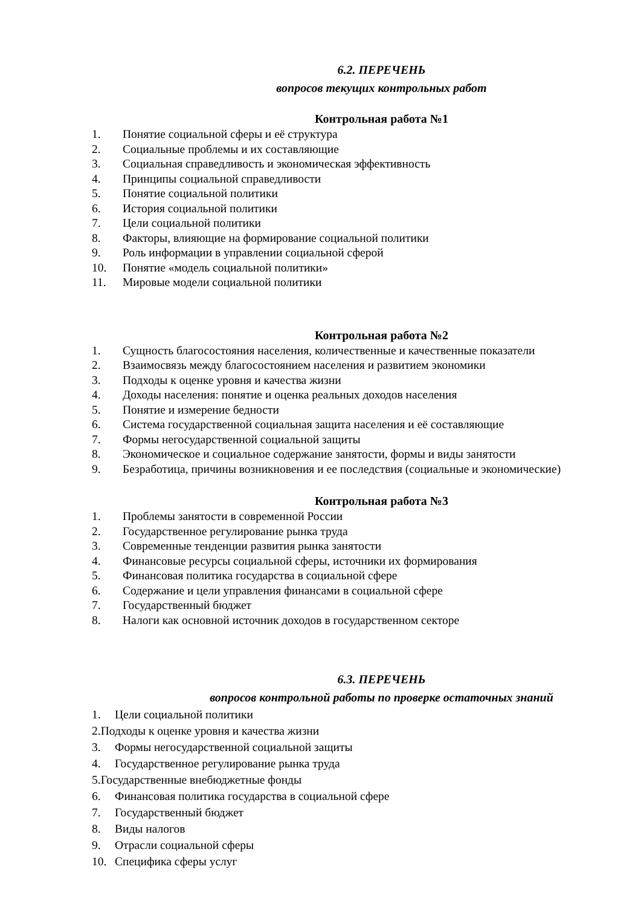6.2. ПЕРЕЧЕНЬ
вопросов текущих контрольных работ
Контрольная работа №1
1. Понятие социальной сферы и её структура
2. Социальные проблемы и их составляющие
3. Социальная справедливость и экономическая эффективность
4. Принципы социальной справедливости
5. Понятие социальной политики
6. История социальной политики
7. Цели социальной политики
8. Факторы, влияющие на формирование социальной политики
9. Роль информации в управлении социальной сферой
10. Понятие «модель социальной политики»
11. Мировые модели социальной политики
Контрольная работа №2
1. Сущность благосостояния населения, количественные и качественные показатели
2. Взаимосвязь между благосостоянием населения и развитием экономики
3. Подходы к оценке уровня и качества жизни
4. Доходы населения: понятие и оценка реальных доходов населения
5. Понятие и измерение бедности
6. Система государственной социальная защита населения и её составляющие
7. Формы негосударственной социальной защиты
8. Экономическое и социальное содержание занятости, формы и виды занятости
9. Безработица, причины возникновения и ее последствия (социальные и экономические)
Контрольная работа №3
1. Проблемы занятости в современной России
2. Государственное регулирование рынка труда
3. Современные тенденции развития рынка занятости
4. Финансовые ресурсы социальной сферы, источники их формирования
5. Финансовая политика государства в социальной сфере
6. Содержание и цели управления финансами в социальной сфере
7. Государственный бюджет
8. Налоги как основной источник доходов в государственном секторе
6.3. ПЕРЕЧЕНЬ
вопросов контрольной работы по проверке остаточных знаний
1. Цели социальной политики
2.Подходы к оценке уровня и качества жизни
3. Формы негосударственной социальной защиты
4. Государственное регулирование рынка труда
5.Государственные внебюджетные фонды
6. Финансовая политика государства в социальной сфере
7. Государственный бюджет
8. Виды налогов
9. Отрасли социальной сферы
10. Специфика сферы услуг